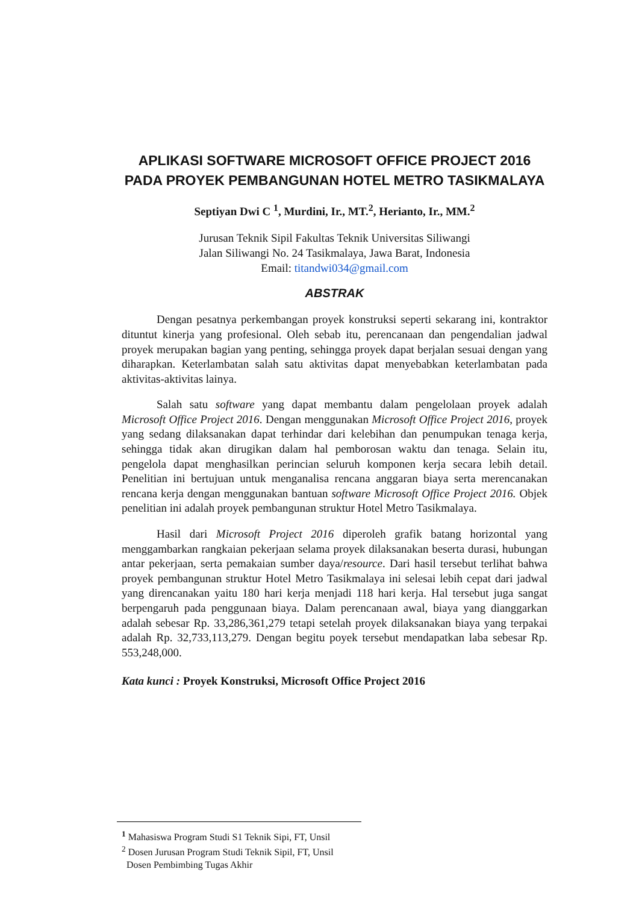APLIKASI SOFTWARE MICROSOFT OFFICE PROJECT 2016 PADA PROYEK PEMBANGUNAN HOTEL METRO TASIKMALAYA
Septiyan Dwi C <sup>1</sup>, Murdini, Ir., MT.<sup>2</sup>, Herianto, Ir., MM.<sup>2</sup>
Jurusan Teknik Sipil Fakultas Teknik Universitas Siliwangi
Jalan Siliwangi No. 24 Tasikmalaya, Jawa Barat, Indonesia
Email: titandwi034@gmail.com
ABSTRAK
Dengan pesatnya perkembangan proyek konstruksi seperti sekarang ini, kontraktor dituntut kinerja yang profesional. Oleh sebab itu, perencanaan dan pengendalian jadwal proyek merupakan bagian yang penting, sehingga proyek dapat berjalan sesuai dengan yang diharapkan. Keterlambatan salah satu aktivitas dapat menyebabkan keterlambatan pada aktivitas-aktivitas lainya.
Salah satu software yang dapat membantu dalam pengelolaan proyek adalah Microsoft Office Project 2016. Dengan menggunakan Microsoft Office Project 2016, proyek yang sedang dilaksanakan dapat terhindar dari kelebihan dan penumpukan tenaga kerja, sehingga tidak akan dirugikan dalam hal pemborosan waktu dan tenaga. Selain itu, pengelola dapat menghasilkan perincian seluruh komponen kerja secara lebih detail. Penelitian ini bertujuan untuk menganalisa rencana anggaran biaya serta merencanakan rencana kerja dengan menggunakan bantuan software Microsoft Office Project 2016. Objek penelitian ini adalah proyek pembangunan struktur Hotel Metro Tasikmalaya.
Hasil dari Microsoft Project 2016 diperoleh grafik batang horizontal yang menggambarkan rangkaian pekerjaan selama proyek dilaksanakan beserta durasi, hubungan antar pekerjaan, serta pemakaian sumber daya/resource. Dari hasil tersebut terlihat bahwa proyek pembangunan struktur Hotel Metro Tasikmalaya ini selesai lebih cepat dari jadwal yang direncanakan yaitu 180 hari kerja menjadi 118 hari kerja. Hal tersebut juga sangat berpengaruh pada penggunaan biaya. Dalam perencanaan awal, biaya yang dianggarkan adalah sebesar Rp. 33,286,361,279 tetapi setelah proyek dilaksanakan biaya yang terpakai adalah Rp. 32,733,113,279. Dengan begitu poyek tersebut mendapatkan laba sebesar Rp. 553,248,000.
Kata kunci : Proyek Konstruksi, Microsoft Office Project 2016
<sup>1</sup> Mahasiswa Program Studi S1 Teknik Sipi, FT, Unsil
<sup>2</sup> Dosen Jurusan Program Studi Teknik Sipil, FT, Unsil
Dosen Pembimbing Tugas Akhir